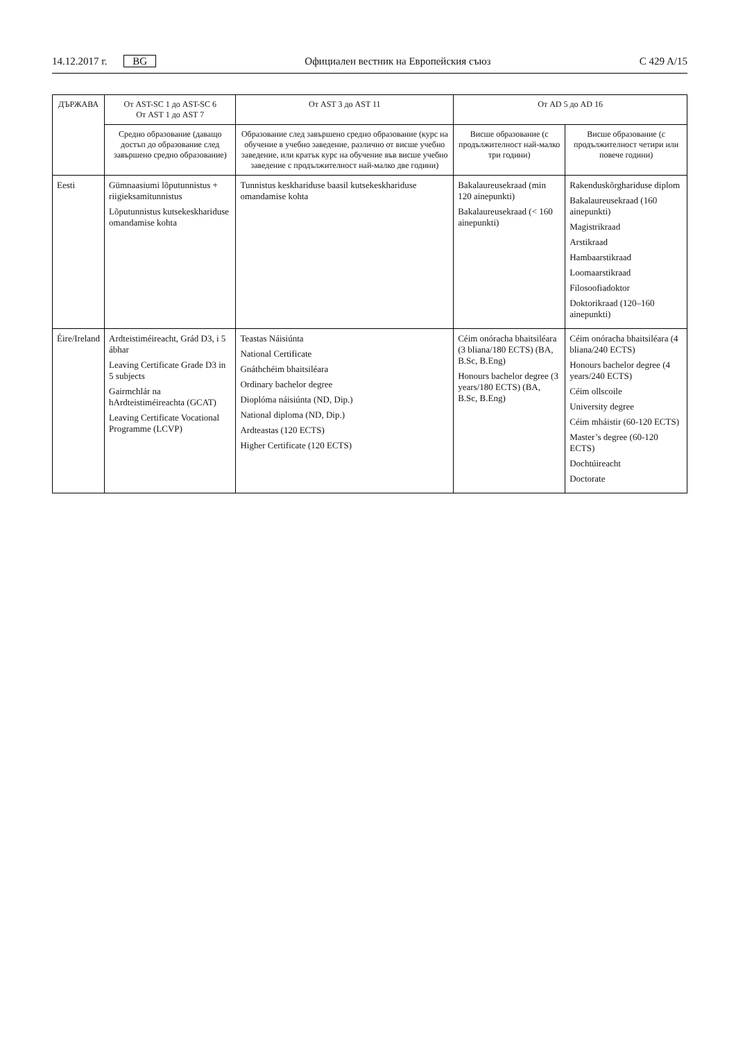14.12.2017 г. BG Официален вестник на Европейския съюз C 429 A/15
| ДЪРЖАВА | От AST-SC 1 до AST-SC 6 От AST 1 до AST 7 | От AST 3 до AST 11 | От AD 5 до AD 16 | |
| --- | --- | --- | --- | --- |
| | Средно образование (даващо достъп до образование след завършено средно образование) | Образование след завършено средно образование (курс на обучение в учебно заведение, различно от висше учебно заведение, или кратък курс на обучение във висше учебно заведение с продължителност най-малко две години) | Висше образование (с продължителност най-малко три години) | Висше образование (с продължителност четири или повече години) |
| Eesti | Gümnaasiumi lõputunnistus + riigieksamitunnistus Lõputunnistus kutsekeskhariduse omandamise kohta | Tunnistus keskhariduse baasil kutsekeskhariduse omandamise kohta | Bakalaureusekraad (min 120 ainepunkti) Bakalaureusekraad (< 160 ainepunkti) | Rakenduskõrghariduse diplom Bakalaureusekraad (160 ainepunkti) Magistrikraad Arstikraad Hambaarstikraad Loomaarstikraad Filosoofiadoktor Doktorikraad (120–160 ainepunkti) |
| Éire/Ireland | Ardteistiméireacht, Grád D3, i 5 ábhar Leaving Certificate Grade D3 in 5 subjects Gairmchlár na hArdteistiméireachta (GCAT) Leaving Certificate Vocational Programme (LCVP) | Teastas Náisiúnta National Certificate Gnáthchéim bhaitsiléara Ordinary bachelor degree Dioplóma náisiúnta (ND, Dip.) National diploma (ND, Dip.) Ardteastas (120 ECTS) Higher Certificate (120 ECTS) | Céim onóracha bhaitsiléara (3 bliana/180 ECTS) (BA, B.Sc, B.Eng) Honours bachelor degree (3 years/180 ECTS) (BA, B.Sc, B.Eng) | Céim onóracha bhaitsiléara (4 bliana/240 ECTS) Honours bachelor degree (4 years/240 ECTS) Céim ollscoile University degree Céim mháistir (60-120 ECTS) Master’s degree (60-120 ECTS) Dochtúireacht Doctorate |